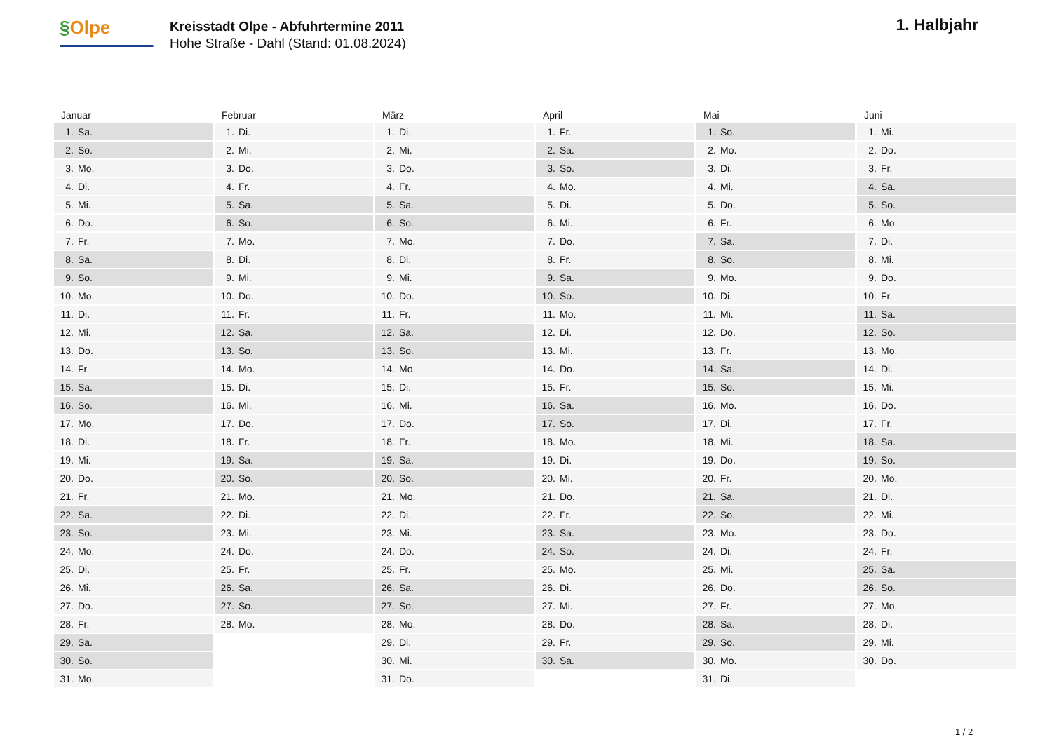§Olpe
Kreisstadt Olpe - Abfuhrtermine 2011
Hohe Straße - Dahl (Stand: 01.08.2024)
1. Halbjahr
| Januar | Februar | März | April | Mai | Juni |
| --- | --- | --- | --- | --- | --- |
| 1. Sa. | 1. Di. | 1. Di. | 1. Fr. | 1. So. | 1. Mi. |
| 2. So. | 2. Mi. | 2. Mi. | 2. Sa. | 2. Mo. | 2. Do. |
| 3. Mo. | 3. Do. | 3. Do. | 3. So. | 3. Di. | 3. Fr. |
| 4. Di. | 4. Fr. | 4. Fr. | 4. Mo. | 4. Mi. | 4. Sa. |
| 5. Mi. | 5. Sa. | 5. Sa. | 5. Di. | 5. Do. | 5. So. |
| 6. Do. | 6. So. | 6. So. | 6. Mi. | 6. Fr. | 6. Mo. |
| 7. Fr. | 7. Mo. | 7. Mo. | 7. Do. | 7. Sa. | 7. Di. |
| 8. Sa. | 8. Di. | 8. Di. | 8. Fr. | 8. So. | 8. Mi. |
| 9. So. | 9. Mi. | 9. Mi. | 9. Sa. | 9. Mo. | 9. Do. |
| 10. Mo. | 10. Do. | 10. Do. | 10. So. | 10. Di. | 10. Fr. |
| 11. Di. | 11. Fr. | 11. Fr. | 11. Mo. | 11. Mi. | 11. Sa. |
| 12. Mi. | 12. Sa. | 12. Sa. | 12. Di. | 12. Do. | 12. So. |
| 13. Do. | 13. So. | 13. So. | 13. Mi. | 13. Fr. | 13. Mo. |
| 14. Fr. | 14. Mo. | 14. Mo. | 14. Do. | 14. Sa. | 14. Di. |
| 15. Sa. | 15. Di. | 15. Di. | 15. Fr. | 15. So. | 15. Mi. |
| 16. So. | 16. Mi. | 16. Mi. | 16. Sa. | 16. Mo. | 16. Do. |
| 17. Mo. | 17. Do. | 17. Do. | 17. So. | 17. Di. | 17. Fr. |
| 18. Di. | 18. Fr. | 18. Fr. | 18. Mo. | 18. Mi. | 18. Sa. |
| 19. Mi. | 19. Sa. | 19. Sa. | 19. Di. | 19. Do. | 19. So. |
| 20. Do. | 20. So. | 20. So. | 20. Mi. | 20. Fr. | 20. Mo. |
| 21. Fr. | 21. Mo. | 21. Mo. | 21. Do. | 21. Sa. | 21. Di. |
| 22. Sa. | 22. Di. | 22. Di. | 22. Fr. | 22. So. | 22. Mi. |
| 23. So. | 23. Mi. | 23. Mi. | 23. Sa. | 23. Mo. | 23. Do. |
| 24. Mo. | 24. Do. | 24. Do. | 24. So. | 24. Di. | 24. Fr. |
| 25. Di. | 25. Fr. | 25. Fr. | 25. Mo. | 25. Mi. | 25. Sa. |
| 26. Mi. | 26. Sa. | 26. Sa. | 26. Di. | 26. Do. | 26. So. |
| 27. Do. | 27. So. | 27. So. | 27. Mi. | 27. Fr. | 27. Mo. |
| 28. Fr. | 28. Mo. | 28. Mo. | 28. Do. | 28. Sa. | 28. Di. |
| 29. Sa. | | 29. Di. | 29. Fr. | 29. So. | 29. Mi. |
| 30. So. | | 30. Mi. | 30. Sa. | 30. Mo. | 30. Do. |
| 31. Mo. | | 31. Do. | | 31. Di. | |
1 / 2